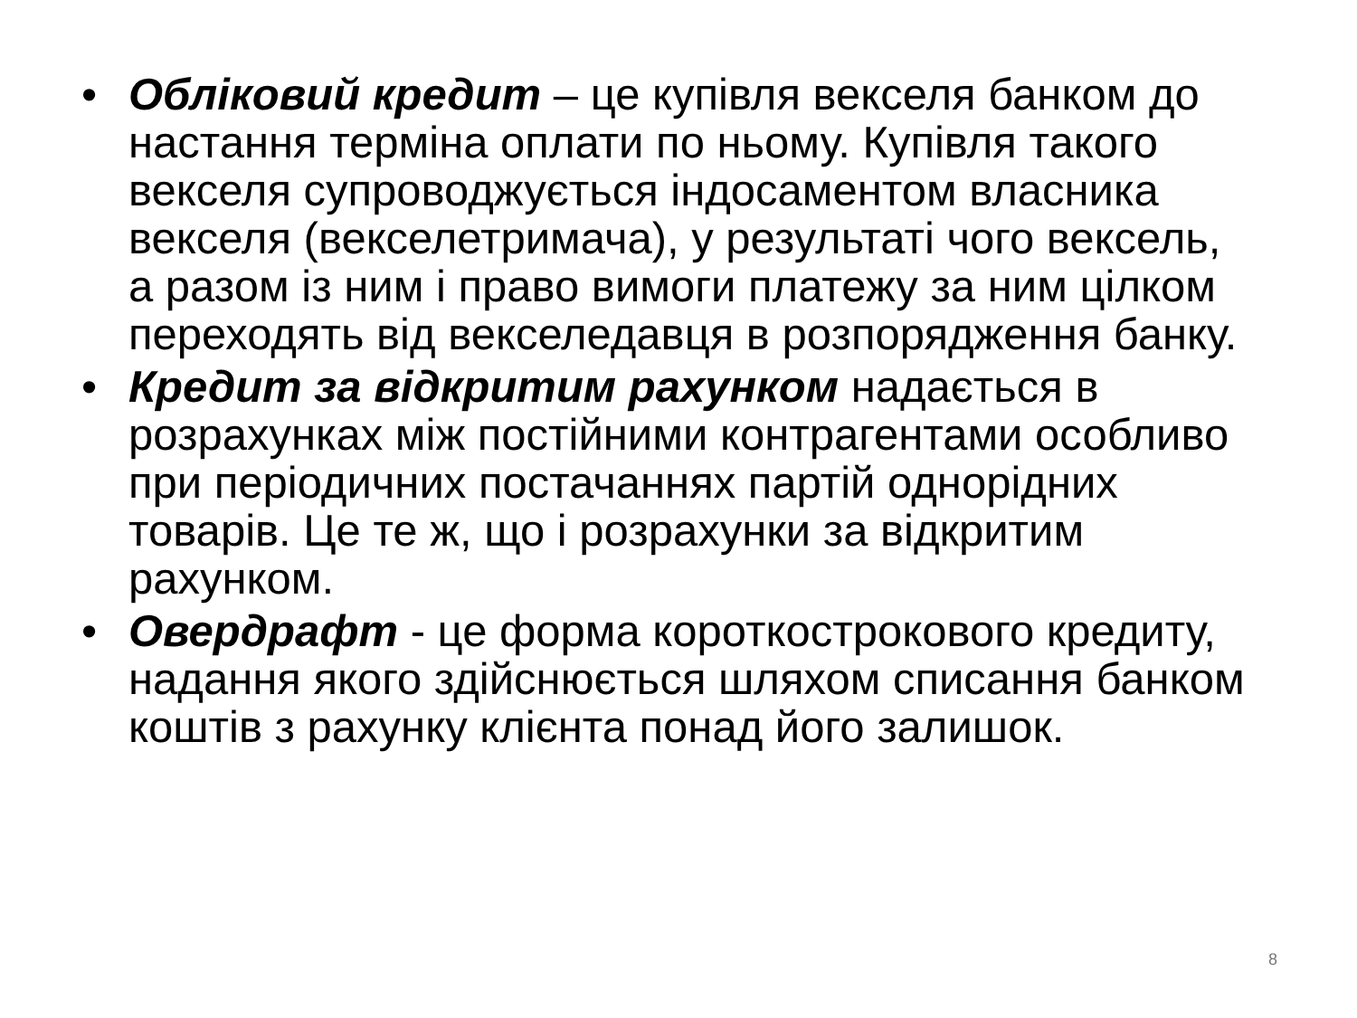• Обліковий кредит – це купівля векселя банком до настання терміна оплати по ньому. Купівля такого векселя супроводжується індосаментом власника векселя (векселетримача), у результаті чого вексель, а разом із ним і право вимоги платежу за ним цілком переходять від векселедавця в розпорядження банку.
• Кредит за відкритим рахунком надається в розрахунках між постійними контрагентами особливо при періодичних постачаннях партій однорідних товарів. Це те ж, що і розрахунки за відкритим рахунком.
• Овердрафт - це форма короткострокового кредиту, надання якого здійснюється шляхом списання банком коштів з рахунку клієнта понад його залишок.
8